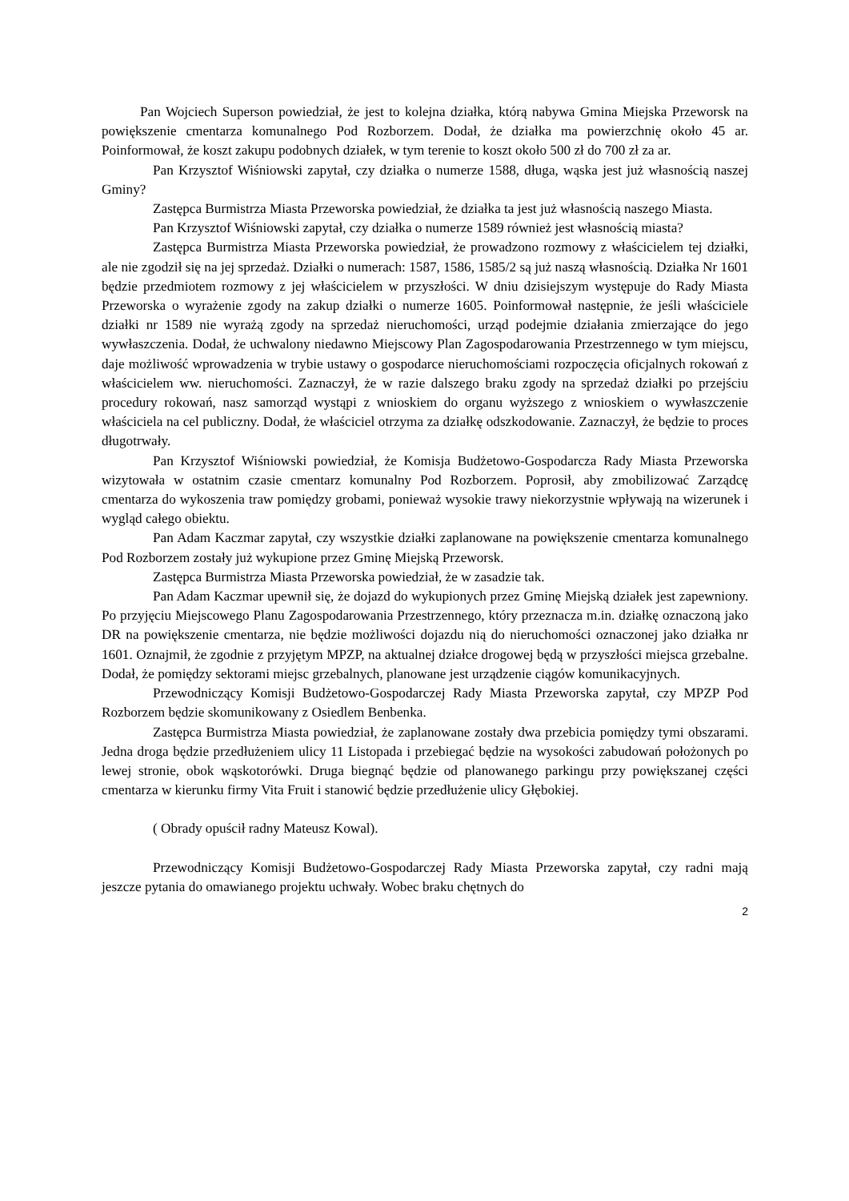Pan Wojciech Superson powiedział, że jest to kolejna działka, którą nabywa Gmina Miejska Przeworsk na powiększenie cmentarza komunalnego Pod Rozborzem. Dodał, że działka ma powierzchnię około 45 ar. Poinformował, że koszt zakupu podobnych działek, w tym terenie to koszt około 500 zł do 700 zł za ar.
Pan Krzysztof Wiśniowski zapytał, czy działka o numerze 1588, długa, wąska jest już własnością naszej Gminy?
Zastępca Burmistrza Miasta Przeworska powiedział, że działka ta jest już własnością naszego Miasta.
Pan Krzysztof Wiśniowski zapytał, czy działka o numerze 1589 również jest własnością miasta?
Zastępca Burmistrza Miasta Przeworska powiedział, że prowadzono rozmowy z właścicielem tej działki, ale nie zgodził się na jej sprzedaż. Działki o numerach: 1587, 1586, 1585/2 są już naszą własnością. Działka Nr 1601 będzie przedmiotem rozmowy z jej właścicielem w przyszłości. W dniu dzisiejszym występuje do Rady Miasta Przeworska o wyrażenie zgody na zakup działki o numerze 1605. Poinformował następnie, że jeśli właściciele działki nr 1589 nie wyrażą zgody na sprzedaż nieruchomości, urząd podejmie działania zmierzające do jego wywłaszczenia. Dodał, że uchwalony niedawno Miejscowy Plan Zagospodarowania Przestrzennego w tym miejscu, daje możliwość wprowadzenia w trybie ustawy o gospodarce nieruchomościami rozpoczęcia oficjalnych rokowań z właścicielem ww. nieruchomości. Zaznaczył, że w razie dalszego braku zgody na sprzedaż działki po przejściu procedury rokowań, nasz samorząd wystąpi z wnioskiem do organu wyższego z wnioskiem o wywłaszczenie właściciela na cel publiczny. Dodał, że właściciel otrzyma za działkę odszkodowanie. Zaznaczył, że będzie to proces długotrwały.
Pan Krzysztof Wiśniowski powiedział, że Komisja Budżetowo-Gospodarcza Rady Miasta Przeworska wizytowała w ostatnim czasie cmentarz komunalny Pod Rozborzem. Poprosił, aby zmobilizować Zarządcę cmentarza do wykoszenia traw pomiędzy grobami, ponieważ wysokie trawy niekorzystnie wpływają na wizerunek i wygląd całego obiektu.
Pan Adam Kaczmar zapytał, czy wszystkie działki zaplanowane na powiększenie cmentarza komunalnego Pod Rozborzem zostały już wykupione przez Gminę Miejską Przeworsk.
Zastępca Burmistrza Miasta Przeworska powiedział, że w zasadzie tak.
Pan Adam Kaczmar upewnił się, że dojazd do wykupionych przez Gminę Miejską działek jest zapewniony. Po przyjęciu Miejscowego Planu Zagospodarowania Przestrzennego, który przeznacza m.in. działkę oznaczoną jako DR na powiększenie cmentarza, nie będzie możliwości dojazdu nią do nieruchomości oznaczonej jako działka nr 1601. Oznajmił, że zgodnie z przyjętym MPZP, na aktualnej działce drogowej będą w przyszłości miejsca grzebalne. Dodał, że pomiędzy sektorami miejsc grzebalnych, planowane jest urządzenie ciągów komunikacyjnych.
Przewodniczący Komisji Budżetowo-Gospodarczej Rady Miasta Przeworska zapytał, czy MPZP Pod Rozborzem będzie skomunikowany z Osiedlem Benbenka.
Zastępca Burmistrza Miasta powiedział, że zaplanowane zostały dwa przebicia pomiędzy tymi obszarami. Jedna droga będzie przedłużeniem ulicy 11 Listopada i przebiegać będzie na wysokości zabudowań położonych po lewej stronie, obok wąskotorówki. Druga biegnąć będzie od planowanego parkingu przy powiększanej części cmentarza w kierunku firmy Vita Fruit i stanowić będzie przedłużenie ulicy Głębokiej.
( Obrady opuścił radny Mateusz Kowal).
Przewodniczący Komisji Budżetowo-Gospodarczej Rady Miasta Przeworska zapytał, czy radni mają jeszcze pytania do omawianego projektu uchwały. Wobec braku chętnych do
2